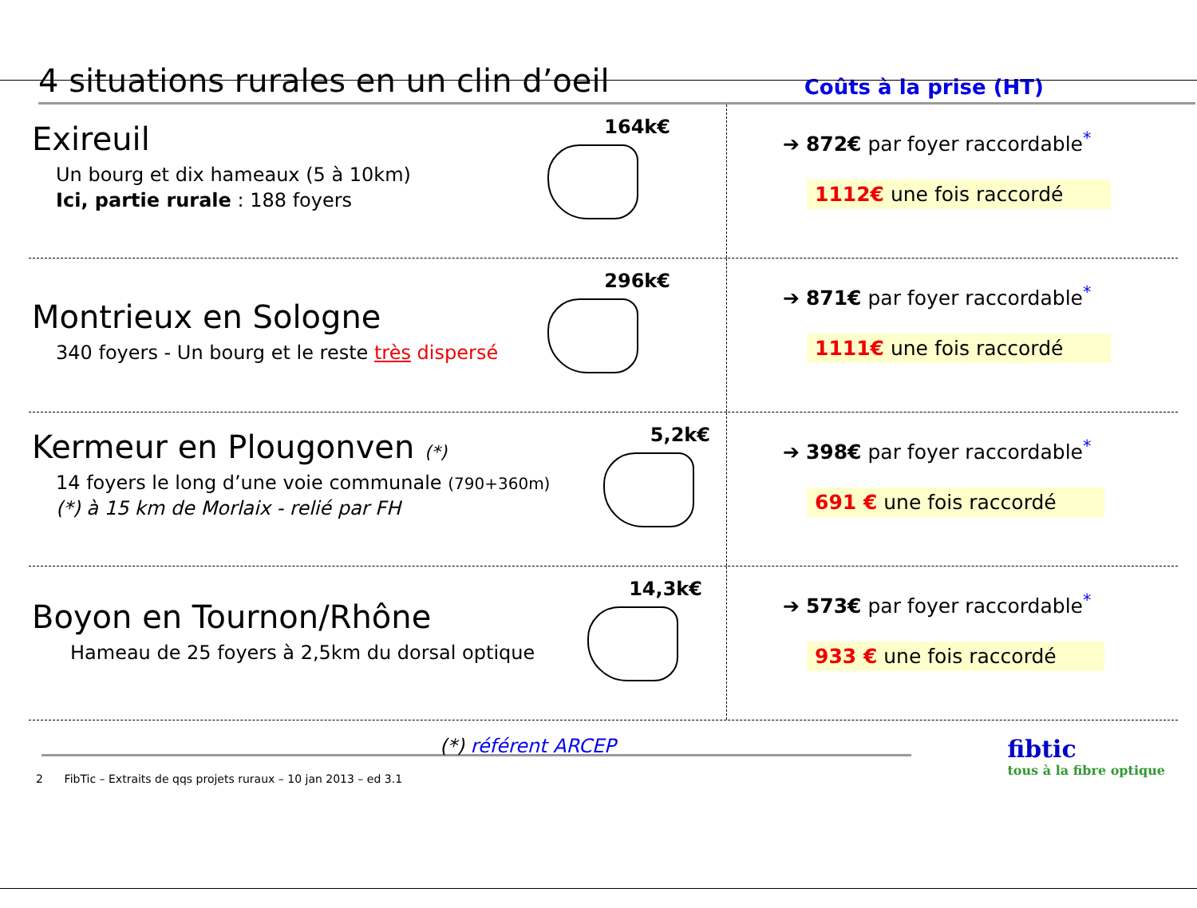4 situations rurales en un clin d’oeil
Coûts à la prise (HT)
Exireuil
Un bourg et dix hameaux (5 à 10km)
Ici, partie rurale : 188 foyers
164k€
➔ 872€ par foyer raccordable<sup>*</sup>
1112€ une fois raccordé
Montrieux en Sologne
340 foyers - Un bourg et le reste très dispersé
296k€
➔ 871€ par foyer raccordable<sup>*</sup>
1111€ une fois raccordé
Kermeur en Plougonven (*)
14 foyers le long d’une voie communale (790+360m)
(*) à 15 km de Morlaix - relié par FH
5,2k€
➔ 398€ par foyer raccordable<sup>*</sup>
691 € une fois raccordé
Boyon en Tournon/Rhône
Hameau de 25 foyers à 2,5km du dorsal optique
14,3k€
➔ 573€ par foyer raccordable<sup>*</sup>
933 € une fois raccordé
(*) référent ARCEP fibtic
tous à la fibre optique
2 FibTic – Extraits de qqs projets ruraux – 10 jan 2013 – ed 3.1